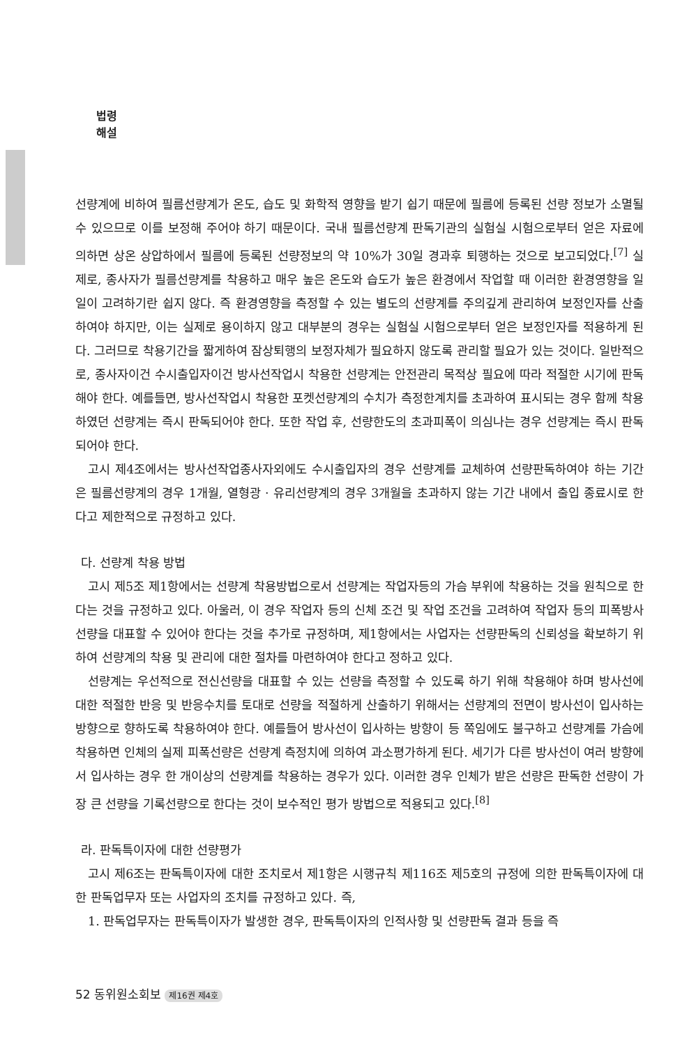법령
해설
선량계에 비하여 필름선량계가 온도, 습도 및 화학적 영향을 받기 쉽기 때문에 필름에 등록된 선량 정보가 소멸될 수 있으므로 이를 보정해 주어야 하기 때문이다. 국내 필름선량계 판독기관의 실험실 시험으로부터 얻은 자료에 의하면 상온 상압하에서 필름에 등록된 선량정보의 약 10%가 30일 경과후 퇴행하는 것으로 보고되었다.<sup>[7]</sup> 실제로, 종사자가 필름선량계를 착용하고 매우 높은 온도와 습도가 높은 환경에서 작업할 때 이러한 환경영향을 일일이 고려하기란 쉽지 않다. 즉 환경영향을 측정할 수 있는 별도의 선량계를 주의깊게 관리하여 보정인자를 산출하여야 하지만, 이는 실제로 용이하지 않고 대부분의 경우는 실험실 시험으로부터 얻은 보정인자를 적용하게 된다. 그러므로 착용기간을 짧게하여 잠상퇴행의 보정자체가 필요하지 않도록 관리할 필요가 있는 것이다. 일반적으로, 종사자이건 수시출입자이건 방사선작업시 착용한 선량계는 안전관리 목적상 필요에 따라 적절한 시기에 판독해야 한다. 예를들면, 방사선작업시 착용한 포켓선량계의 수치가 측정한계치를 초과하여 표시되는 경우 함께 착용하였던 선량계는 즉시 판독되어야 한다. 또한 작업 후, 선량한도의 초과피폭이 의심나는 경우 선량계는 즉시 판독되어야 한다.
고시 제4조에서는 방사선작업종사자외에도 수시출입자의 경우 선량계를 교체하여 선량판독하여야 하는 기간은 필름선량계의 경우 1개월, 열형광 · 유리선량계의 경우 3개월을 초과하지 않는 기간 내에서 출입 종료시로 한다고 제한적으로 규정하고 있다.
다. 선량계 착용 방법
고시 제5조 제1항에서는 선량계 착용방법으로서 선량계는 작업자등의 가슴 부위에 착용하는 것을 원칙으로 한다는 것을 규정하고 있다. 아울러, 이 경우 작업자 등의 신체 조건 및 작업 조건을 고려하여 작업자 등의 피폭방사선량을 대표할 수 있어야 한다는 것을 추가로 규정하며, 제1항에서는 사업자는 선량판독의 신뢰성을 확보하기 위하여 선량계의 착용 및 관리에 대한 절차를 마련하여야 한다고 정하고 있다.
선량계는 우선적으로 전신선량을 대표할 수 있는 선량을 측정할 수 있도록 하기 위해 착용해야 하며 방사선에 대한 적절한 반응 및 반응수치를 토대로 선량을 적절하게 산출하기 위해서는 선량계의 전면이 방사선이 입사하는 방향으로 향하도록 착용하여야 한다. 예를들어 방사선이 입사하는 방향이 등 쪽임에도 불구하고 선량계를 가슴에 착용하면 인체의 실제 피폭선량은 선량계 측정치에 의하여 과소평가하게 된다. 세기가 다른 방사선이 여러 방향에서 입사하는 경우 한 개이상의 선량계를 착용하는 경우가 있다. 이러한 경우 인체가 받은 선량은 판독한 선량이 가장 큰 선량을 기록선량으로 한다는 것이 보수적인 평가 방법으로 적용되고 있다.<sup>[8]</sup>
라. 판독특이자에 대한 선량평가
고시 제6조는 판독특이자에 대한 조치로서 제1항은 시행규칙 제116조 제5호의 규정에 의한 판독특이자에 대한 판독업무자 또는 사업자의 조치를 규정하고 있다. 즉,
1. 판독업무자는 판독특이자가 발생한 경우, 판독특이자의 인적사항 및 선량판독 결과 등을 즉
52 동위원소회보 제16권 제4호